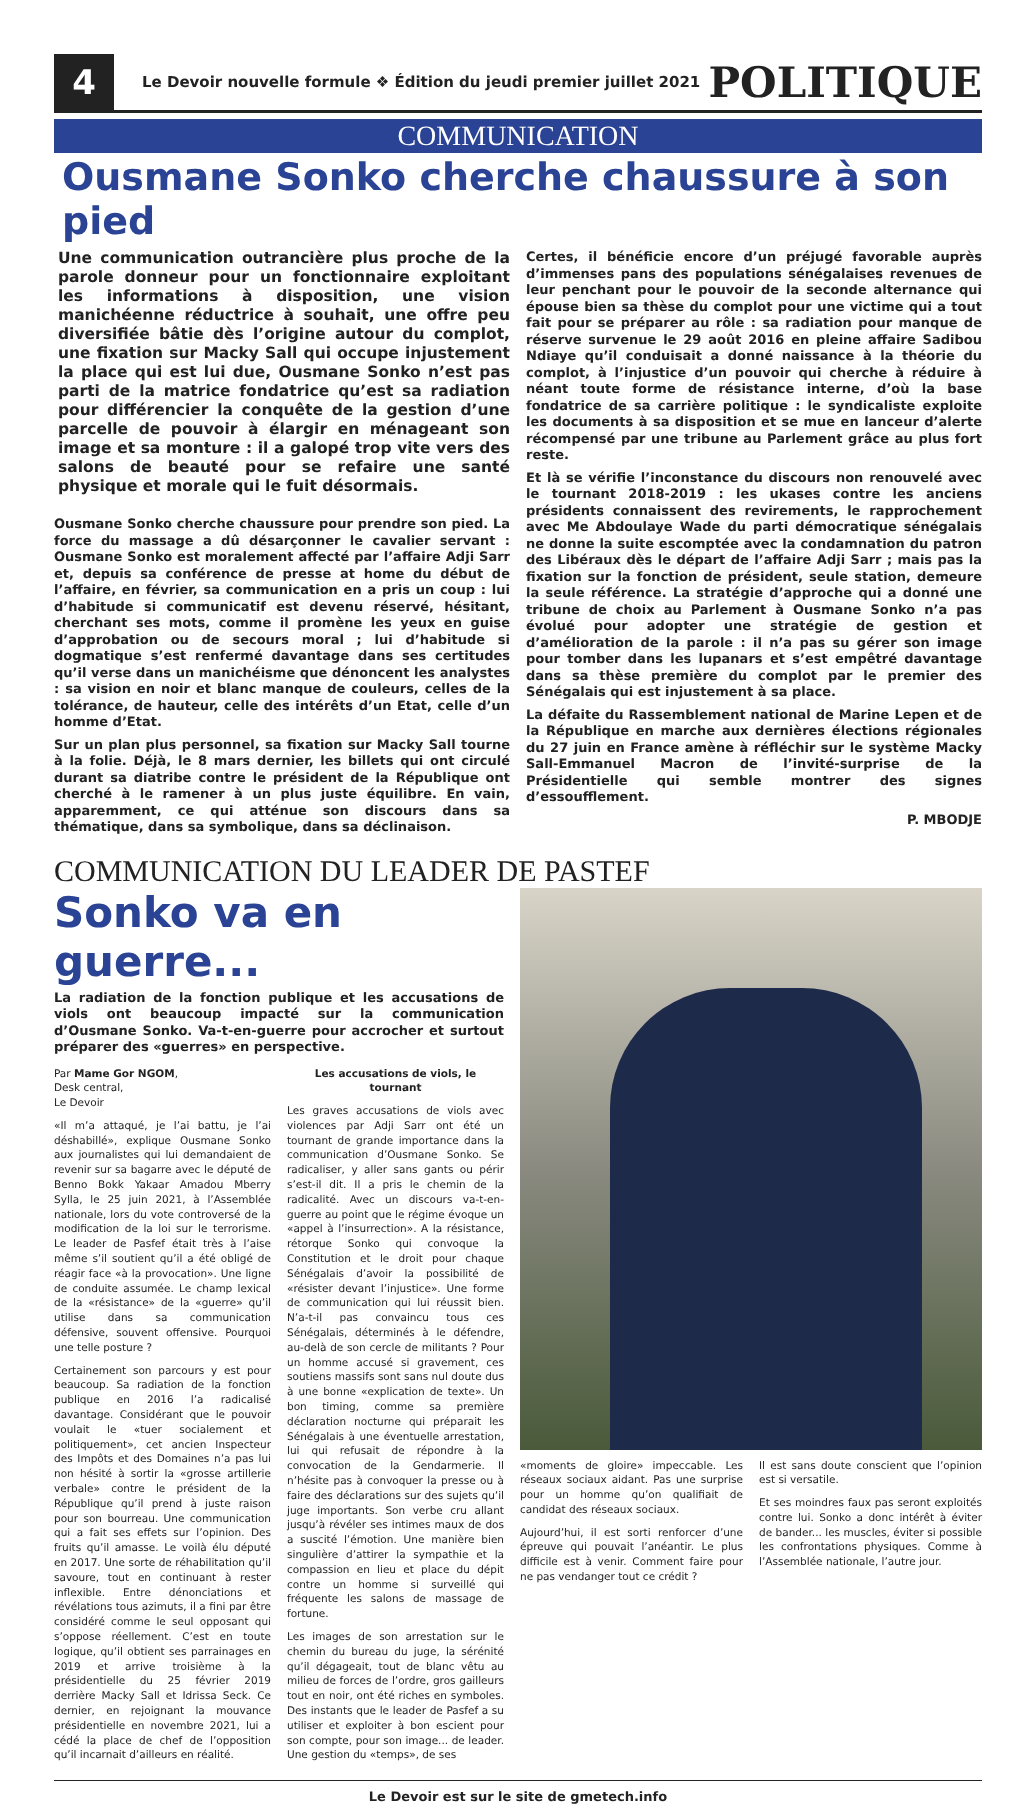4
Le Devoir nouvelle formule ❖ Édition du jeudi premier juillet 2021
POLITIQUE
COMMUNICATION
Ousmane Sonko cherche chaussure à son pied
Une communication outrancière plus proche de la parole donneur pour un fonctionnaire exploitant les informations à disposition, une vision manichéenne réductrice à souhait, une offre peu diversifiée bâtie dès l’origine autour du complot, une fixation sur Macky Sall qui occupe injustement la place qui est lui due, Ousmane Sonko n’est pas parti de la matrice fondatrice qu’est sa radiation pour différencier la conquête de la gestion d’une parcelle de pouvoir à élargir en ménageant son image et sa monture : il a galopé trop vite vers des salons de beauté pour se refaire une santé physique et morale qui le fuit désormais.
Ousmane Sonko cherche chaussure pour prendre son pied. La force du massage a dû désarçonner le cavalier servant : Ousmane Sonko est moralement affecté par l’affaire Adji Sarr et, depuis sa conférence de presse at home du début de l’affaire, en février, sa communication en a pris un coup : lui d’habitude si communicatif est devenu réservé, hésitant, cherchant ses mots, comme il promène les yeux en guise d’approbation ou de secours moral ; lui d’habitude si dogmatique s’est renfermé davantage dans ses certitudes qu’il verse dans un manichéisme que dénoncent les analystes : sa vision en noir et blanc manque de couleurs, celles de la tolérance, de hauteur, celle des intérêts d’un Etat, celle d’un homme d’Etat.
Sur un plan plus personnel, sa fixation sur Macky Sall tourne à la folie. Déjà, le 8 mars dernier, les billets qui ont circulé durant sa diatribe contre le président de la République ont cherché à le ramener à un plus juste équilibre. En vain, apparemment, ce qui atténue son discours dans sa thématique, dans sa symbolique, dans sa déclinaison.
Certes, il bénéficie encore d’un préjugé favorable auprès d’immenses pans des populations sénégalaises revenues de leur penchant pour le pouvoir de la seconde alternance qui épouse bien sa thèse du complot pour une victime qui a tout fait pour se préparer au rôle : sa radiation pour manque de réserve survenue le 29 août 2016 en pleine affaire Sadibou Ndiaye qu’il conduisait a donné naissance à la théorie du complot, à l’injustice d’un pouvoir qui cherche à réduire à néant toute forme de résistance interne, d’où la base fondatrice de sa carrière politique : le syndicaliste exploite les documents à sa disposition et se mue en lanceur d’alerte récompensé par une tribune au Parlement grâce au plus fort reste.
Et là se vérifie l’inconstance du discours non renouvelé avec le tournant 2018-2019 : les ukases contre les anciens présidents connaissent des revirements, le rapprochement avec Me Abdoulaye Wade du parti démocratique sénégalais ne donne la suite escomptée avec la condamnation du patron des Libéraux dès le départ de l’affaire Adji Sarr ; mais pas la fixation sur la fonction de président, seule station, demeure la seule référence. La stratégie d’approche qui a donné une tribune de choix au Parlement à Ousmane Sonko n’a pas évolué pour adopter une stratégie de gestion et d’amélioration de la parole : il n’a pas su gérer son image pour tomber dans les lupanars et s’est empêtré davantage dans sa thèse première du complot par le premier des Sénégalais qui est injustement à sa place.
La défaite du Rassemblement national de Marine Lepen et de la République en marche aux dernières élections régionales du 27 juin en France amène à réfléchir sur le système Macky Sall-Emmanuel Macron de l’invité-surprise de la Présidentielle qui semble montrer des signes d’essoufflement.
P. MBODJE
COMMUNICATION DU LEADER DE PASTEF
Sonko va en guerre...
La radiation de la fonction publique et les accusations de viols ont beaucoup impacté sur la communication d’Ousmane Sonko. Va-t-en-guerre pour accrocher et surtout préparer des «guerres» en perspective.
Par Mame Gor NGOM,
Desk central,
Le Devoir
«Il m’a attaqué, je l’ai battu, je l’ai déshabillé», explique Ousmane Sonko aux journalistes qui lui demandaient de revenir sur sa bagarre avec le député de Benno Bokk Yakaar Amadou Mberry Sylla, le 25 juin 2021, à l’Assemblée nationale, lors du vote controversé de la modification de la loi sur le terrorisme. Le leader de Pasfef était très à l’aise même s’il soutient qu’il a été obligé de réagir face «à la provocation». Une ligne de conduite assumée. Le champ lexical de la «résistance» de la «guerre» qu’il utilise dans sa communication défensive, souvent offensive. Pourquoi une telle posture ?
Certainement son parcours y est pour beaucoup. Sa radiation de la fonction publique en 2016 l’a radicalisé davantage. Considérant que le pouvoir voulait le «tuer socialement et politiquement», cet ancien Inspecteur des Impôts et des Domaines n’a pas lui non hésité à sortir la «grosse artillerie verbale» contre le président de la République qu’il prend à juste raison pour son bourreau. Une communication qui a fait ses effets sur l’opinion. Des fruits qu’il amasse. Le voilà élu député en 2017. Une sorte de réhabilitation qu’il savoure, tout en continuant à rester inflexible. Entre dénonciations et révélations tous azimuts, il a fini par être considéré comme le seul opposant qui s’oppose réellement. C’est en toute logique, qu’il obtient ses parrainages en 2019 et arrive troisième à la présidentielle du 25 février 2019 derrière Macky Sall et Idrissa Seck. Ce dernier, en rejoignant la mouvance présidentielle en novembre 2021, lui a cédé la place de chef de l’opposition qu’il incarnait d’ailleurs en réalité.
Les accusations de viols, le tournant
Les graves accusations de viols avec violences par Adji Sarr ont été un tournant de grande importance dans la communication d’Ousmane Sonko. Se radicaliser, y aller sans gants ou périr s’est-il dit. Il a pris le chemin de la radicalité. Avec un discours va-t-en-guerre au point que le régime évoque un «appel à l’insurrection». A la résistance, rétorque Sonko qui convoque la Constitution et le droit pour chaque Sénégalais d’avoir la possibilité de «résister devant l’injustice». Une forme de communication qui lui réussit bien. N’a-t-il pas convaincu tous ces Sénégalais, déterminés à le défendre, au-delà de son cercle de militants ? Pour un homme accusé si gravement, ces soutiens massifs sont sans nul doute dus à une bonne «explication de texte». Un bon timing, comme sa première déclaration nocturne qui préparait les Sénégalais à une éventuelle arrestation, lui qui refusait de répondre à la convocation de la Gendarmerie. Il n’hésite pas à convoquer la presse ou à faire des déclarations sur des sujets qu’il juge importants. Son verbe cru allant jusqu’à révéler ses intimes maux de dos a suscité l’émotion. Une manière bien singulière d’attirer la sympathie et la compassion en lieu et place du dépit contre un homme si surveillé qui fréquente les salons de massage de fortune.
Les images de son arrestation sur le chemin du bureau du juge, la sérénité qu’il dégageait, tout de blanc vêtu au milieu de forces de l’ordre, gros gailleurs tout en noir, ont été riches en symboles. Des instants que le leader de Pasfef a su utiliser et exploiter à bon escient pour son compte, pour son image... de leader. Une gestion du «temps», de ses
«moments de gloire» impeccable. Les réseaux sociaux aidant. Pas une surprise pour un homme qu’on qualifiait de candidat des réseaux sociaux.
Aujourd’hui, il est sorti renforcer d’une épreuve qui pouvait l’anéantir. Le plus difficile est à venir. Comment faire pour ne pas vendanger tout ce crédit ?
Il est sans doute conscient que l’opinion est si versatile.
Et ses moindres faux pas seront exploités contre lui. Sonko a donc intérêt à éviter de bander... les muscles, éviter si possible les confrontations physiques. Comme à l’Assemblée nationale, l’autre jour.
Le Devoir est sur le site de gmetech.info